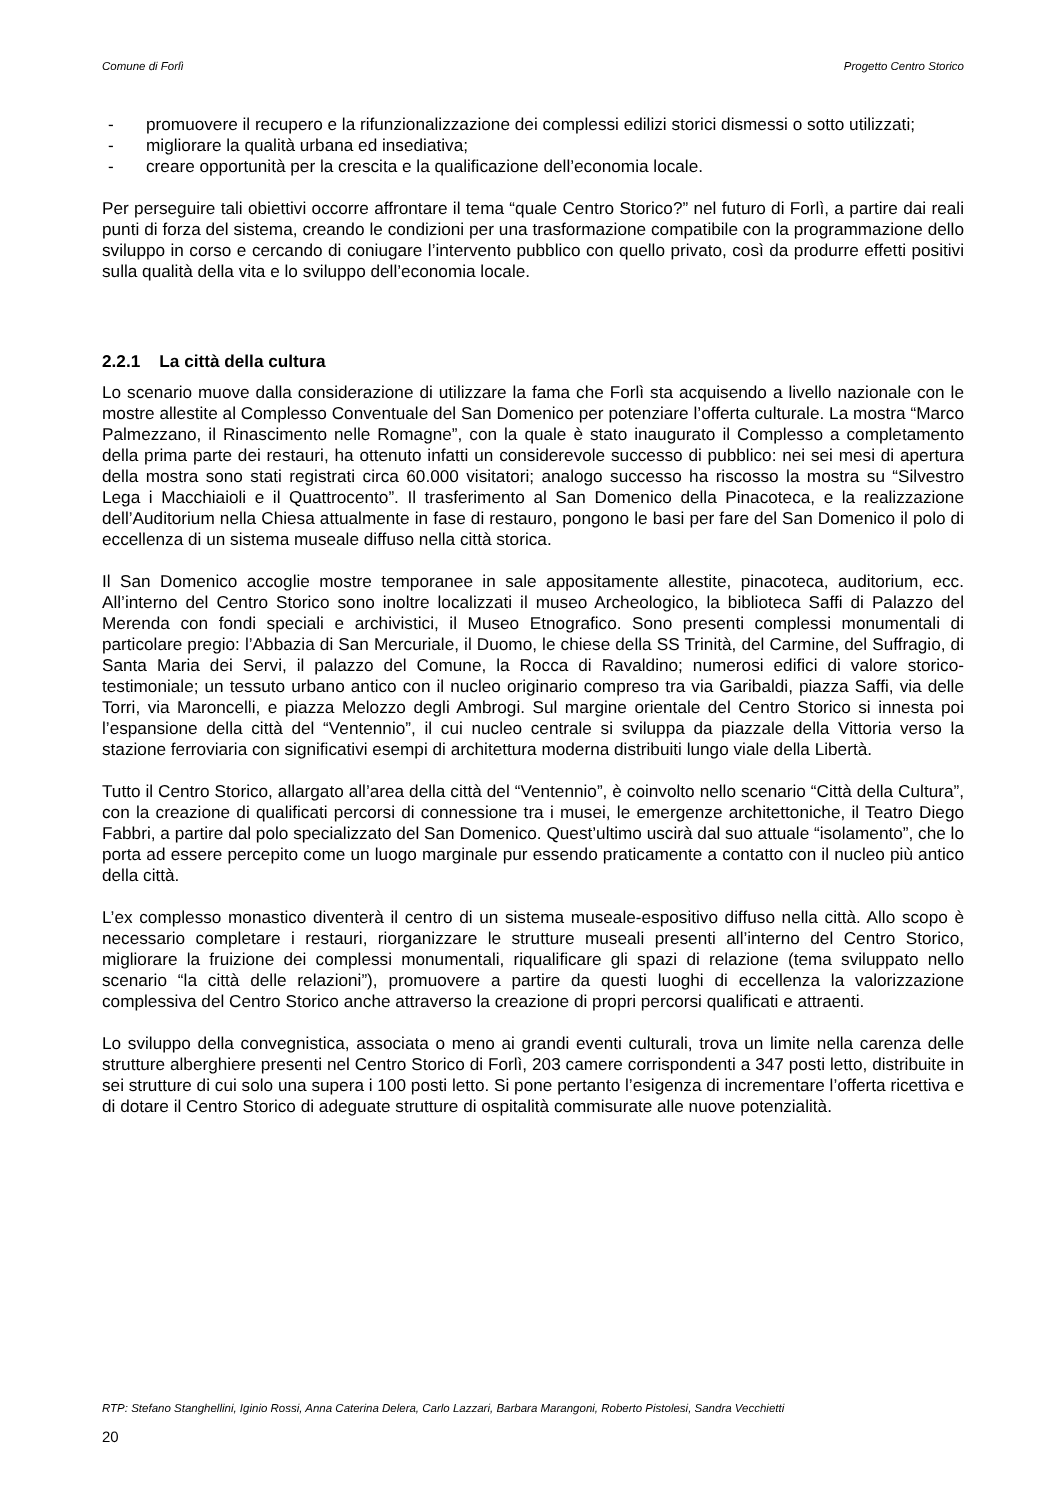Comune di Forlì Progetto Centro Storico
- promuovere il recupero e la rifunzionalizzazione dei complessi edilizi storici dismessi o sotto utilizzati;
- migliorare la qualità urbana ed insediativa;
- creare opportunità per la crescita e la qualificazione dell’economia locale.
Per perseguire tali obiettivi occorre affrontare il tema “quale Centro Storico?” nel futuro di Forlì, a partire dai reali punti di forza del sistema, creando le condizioni per una trasformazione compatibile con la programmazione dello sviluppo in corso e cercando di coniugare l’intervento pubblico con quello privato, così da produrre effetti positivi sulla qualità della vita e lo sviluppo dell’economia locale.
2.2.1 La città della cultura
Lo scenario muove dalla considerazione di utilizzare la fama che Forlì sta acquisendo a livello nazionale con le mostre allestite al Complesso Conventuale del San Domenico per potenziare l’offerta culturale. La mostra “Marco Palmezzano, il Rinascimento nelle Romagne”, con la quale è stato inaugurato il Complesso a completamento della prima parte dei restauri, ha ottenuto infatti un considerevole successo di pubblico: nei sei mesi di apertura della mostra sono stati registrati circa 60.000 visitatori; analogo successo ha riscosso la mostra su “Silvestro Lega i Macchiaioli e il Quattrocento”. Il trasferimento al San Domenico della Pinacoteca, e la realizzazione dell’Auditorium nella Chiesa attualmente in fase di restauro, pongono le basi per fare del San Domenico il polo di eccellenza di un sistema museale diffuso nella città storica.
Il San Domenico accoglie mostre temporanee in sale appositamente allestite, pinacoteca, auditorium, ecc. All’interno del Centro Storico sono inoltre localizzati il museo Archeologico, la biblioteca Saffi di Palazzo del Merenda con fondi speciali e archivistici, il Museo Etnografico. Sono presenti complessi monumentali di particolare pregio: l’Abbazia di San Mercuriale, il Duomo, le chiese della SS Trinità, del Carmine, del Suffragio, di Santa Maria dei Servi, il palazzo del Comune, la Rocca di Ravaldino; numerosi edifici di valore storico-testimoniale; un tessuto urbano antico con il nucleo originario compreso tra via Garibaldi, piazza Saffi, via delle Torri, via Maroncelli, e piazza Melozzo degli Ambrogi. Sul margine orientale del Centro Storico si innesta poi l’espansione della città del “Ventennio”, il cui nucleo centrale si sviluppa da piazzale della Vittoria verso la stazione ferroviaria con significativi esempi di architettura moderna distribuiti lungo viale della Libertà.
Tutto il Centro Storico, allargato all’area della città del “Ventennio”, è coinvolto nello scenario “Città della Cultura”, con la creazione di qualificati percorsi di connessione tra i musei, le emergenze architettoniche, il Teatro Diego Fabbri, a partire dal polo specializzato del San Domenico. Quest’ultimo uscirà dal suo attuale “isolamento”, che lo porta ad essere percepito come un luogo marginale pur essendo praticamente a contatto con il nucleo più antico della città.
L’ex complesso monastico diventerà il centro di un sistema museale-espositivo diffuso nella città. Allo scopo è necessario completare i restauri, riorganizzare le strutture museali presenti all’interno del Centro Storico, migliorare la fruizione dei complessi monumentali, riqualificare gli spazi di relazione (tema sviluppato nello scenario “la città delle relazioni”), promuovere a partire da questi luoghi di eccellenza la valorizzazione complessiva del Centro Storico anche attraverso la creazione di propri percorsi qualificati e attraenti.
Lo sviluppo della convegnistica, associata o meno ai grandi eventi culturali, trova un limite nella carenza delle strutture alberghiere presenti nel Centro Storico di Forlì, 203 camere corrispondenti a 347 posti letto, distribuite in sei strutture di cui solo una supera i 100 posti letto. Si pone pertanto l’esigenza di incrementare l’offerta ricettiva e di dotare il Centro Storico di adeguate strutture di ospitalità commisurate alle nuove potenzialità.
RTP: Stefano Stanghellini, Iginio Rossi, Anna Caterina Delera, Carlo Lazzari, Barbara Marangoni, Roberto Pistolesi, Sandra Vecchietti
20